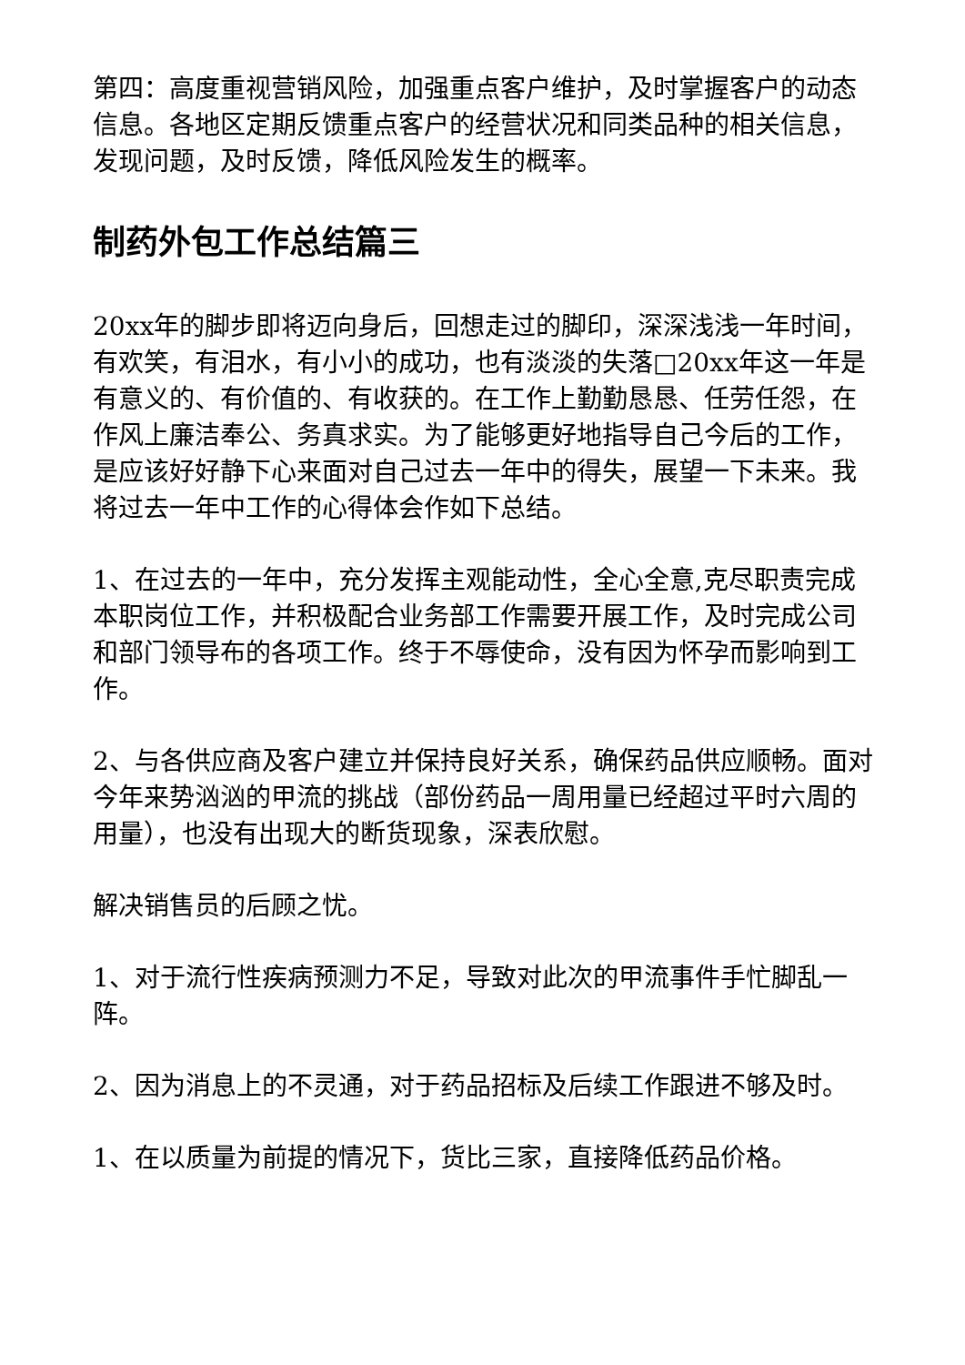第四：高度重视营销风险，加强重点客户维护，及时掌握客户的动态信息。各地区定期反馈重点客户的经营状况和同类品种的相关信息，发现问题，及时反馈，降低风险发生的概率。
制药外包工作总结篇三
20xx年的脚步即将迈向身后，回想走过的脚印，深深浅浅一年时间，有欢笑，有泪水，有小小的成功，也有淡淡的失落□20xx年这一年是有意义的、有价值的、有收获的。在工作上勤勤恳恳、任劳任怨，在作风上廉洁奉公、务真求实。为了能够更好地指导自己今后的工作，是应该好好静下心来面对自己过去一年中的得失，展望一下未来。我将过去一年中工作的心得体会作如下总结。
1、在过去的一年中，充分发挥主观能动性，全心全意,克尽职责完成本职岗位工作，并积极配合业务部工作需要开展工作，及时完成公司和部门领导布的各项工作。终于不辱使命，没有因为怀孕而影响到工作。
2、与各供应商及客户建立并保持良好关系，确保药品供应顺畅。面对今年来势汹汹的甲流的挑战（部份药品一周用量已经超过平时六周的用量），也没有出现大的断货现象，深表欣慰。
解决销售员的后顾之忧。
1、对于流行性疾病预测力不足，导致对此次的甲流事件手忙脚乱一阵。
2、因为消息上的不灵通，对于药品招标及后续工作跟进不够及时。
1、在以质量为前提的情况下，货比三家，直接降低药品价格。